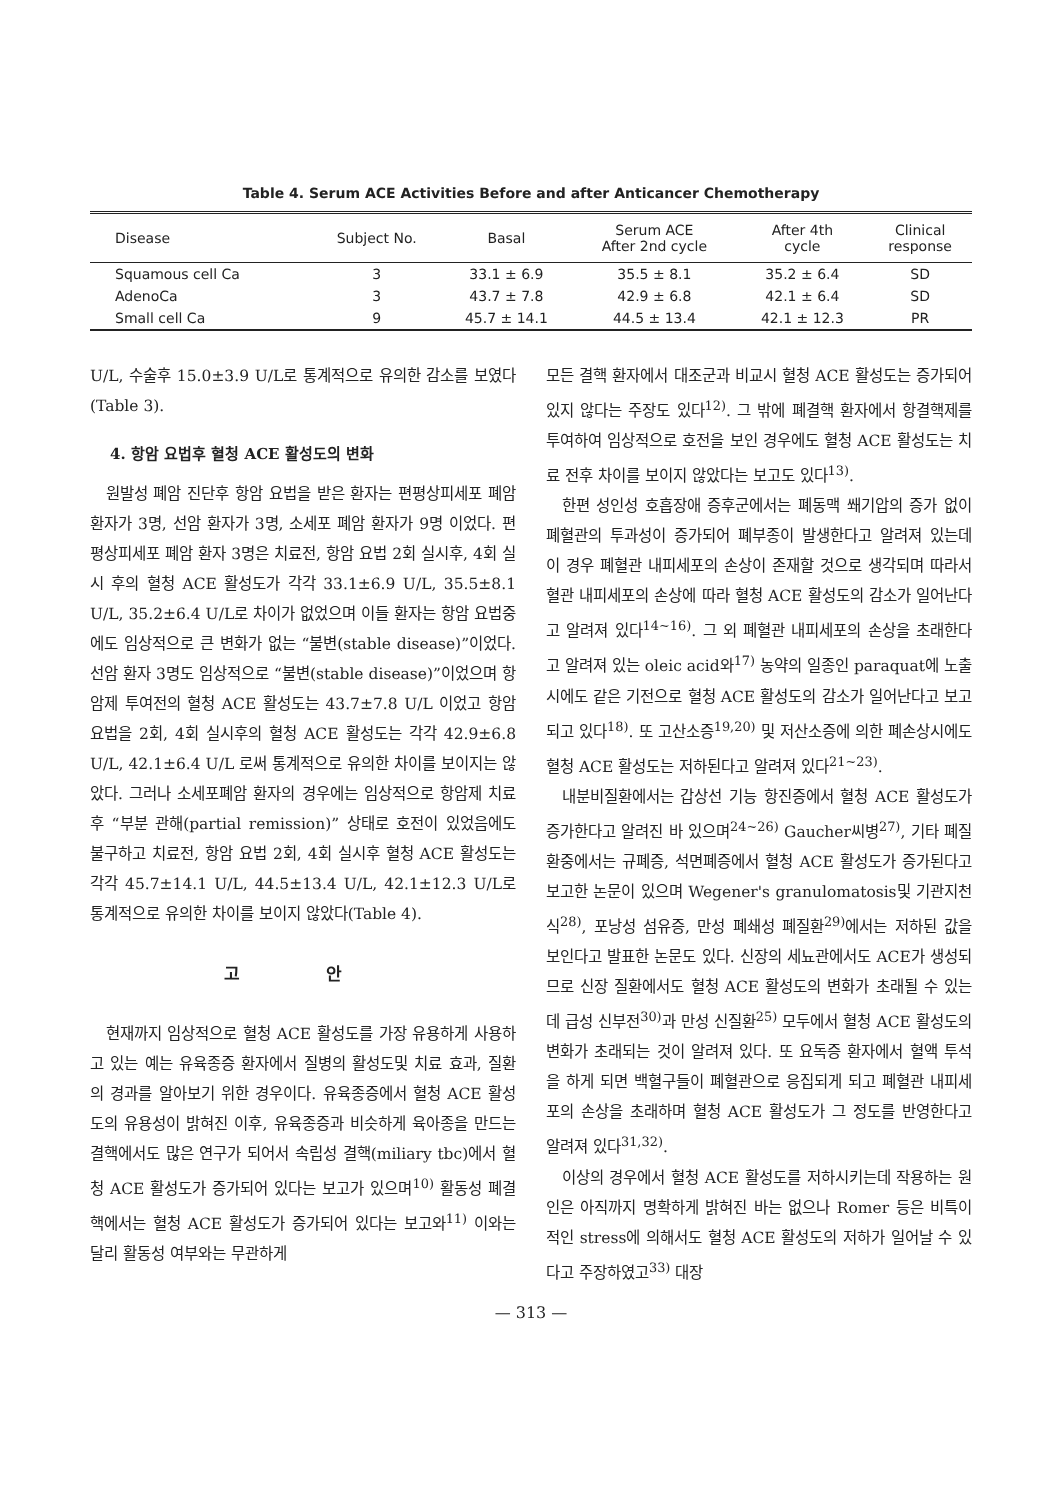Table 4. Serum ACE Activities Before and after Anticancer Chemotherapy
| Disease | Subject No. | Basal | Serum ACE After 2nd cycle | After 4th cycle | Clinical response |
| --- | --- | --- | --- | --- | --- |
| Squamous cell Ca | 3 | 33.1 ± 6.9 | 35.5 ± 8.1 | 35.2 ± 6.4 | SD |
| AdenoCa | 3 | 43.7 ± 7.8 | 42.9 ± 6.8 | 42.1 ± 6.4 | SD |
| Small cell Ca | 9 | 45.7 ± 14.1 | 44.5 ± 13.4 | 42.1 ± 12.3 | PR |
U/L, 수술후 15.0±3.9 U/L로 통계적으로 유의한 감소를 보였다(Table 3).
4. 항암 요법후 혈청 ACE 활성도의 변화
원발성 폐암 진단후 항암 요법을 받은 환자는 편평상피세포 폐암 환자가 3명, 선암 환자가 3명, 소세포 폐암 환자가 9명 이었다. 편평상피세포 폐암 환자 3명은 치료전, 항암 요법 2회 실시후, 4회 실시 후의 혈청 ACE 활성도가 각각 33.1±6.9 U/L, 35.5±8.1 U/L, 35.2±6.4 U/L로 차이가 없었으며 이들 환자는 항암 요법중에도 임상적으로 큰 변화가 없는 “불변(stable disease)”이었다. 선암 환자 3명도 임상적으로 “불변(stable disease)”이었으며 항암제 투여전의 혈청 ACE 활성도는 43.7±7.8 U/L 이었고 항암요법을 2회, 4회 실시후의 혈청 ACE 활성도는 각각 42.9±6.8 U/L, 42.1±6.4 U/L 로써 통계적으로 유의한 차이를 보이지는 않았다. 그러나 소세포폐암 환자의 경우에는 임상적으로 항암제 치료후 “부분 관해(partial remission)” 상태로 호전이 있었음에도 불구하고 치료전, 항암 요법 2회, 4회 실시후 혈청 ACE 활성도는 각각 45.7±14.1 U/L, 44.5±13.4 U/L, 42.1±12.3 U/L로 통계적으로 유의한 차이를 보이지 않았다(Table 4).
고 안
현재까지 임상적으로 혈청 ACE 활성도를 가장 유용하게 사용하고 있는 예는 유육종증 환자에서 질병의 활성도및 치료 효과, 질환의 경과를 알아보기 위한 경우이다. 유육종증에서 혈청 ACE 활성도의 유용성이 밝혀진 이후, 유육종증과 비슷하게 육아종을 만드는 결핵에서도 많은 연구가 되어서 속립성 결핵(miliary tbc)에서 혈청 ACE 활성도가 증가되어 있다는 보고가 있으며<sup>10)</sup> 활동성 폐결핵에서는 혈청 ACE 활성도가 증가되어 있다는 보고와<sup>11)</sup> 이와는 달리 활동성 여부와는 무관하게
모든 결핵 환자에서 대조군과 비교시 혈청 ACE 활성도는 증가되어 있지 않다는 주장도 있다<sup>12)</sup>. 그 밖에 폐결핵 환자에서 항결핵제를 투여하여 임상적으로 호전을 보인 경우에도 혈청 ACE 활성도는 치료 전후 차이를 보이지 않았다는 보고도 있다<sup>13)</sup>.
한편 성인성 호흡장애 증후군에서는 폐동맥 쐐기압의 증가 없이 폐혈관의 투과성이 증가되어 폐부종이 발생한다고 알려져 있는데 이 경우 폐혈관 내피세포의 손상이 존재할 것으로 생각되며 따라서 혈관 내피세포의 손상에 따라 혈청 ACE 활성도의 감소가 일어난다고 알려져 있다<sup>14~16)</sup>. 그 외 폐혈관 내피세포의 손상을 초래한다고 알려져 있는 oleic acid와<sup>17)</sup> 농약의 일종인 paraquat에 노출시에도 같은 기전으로 혈청 ACE 활성도의 감소가 일어난다고 보고되고 있다<sup>18)</sup>. 또 고산소증<sup>19,20)</sup> 및 저산소증에 의한 폐손상시에도 혈청 ACE 활성도는 저하된다고 알려져 있다<sup>21~23)</sup>.
내분비질환에서는 갑상선 기능 항진증에서 혈청 ACE 활성도가 증가한다고 알려진 바 있으며<sup>24~26)</sup> Gaucher씨병<sup>27)</sup>, 기타 폐질환중에서는 규폐증, 석면폐증에서 혈청 ACE 활성도가 증가된다고 보고한 논문이 있으며 Wegener's granulomatosis및 기관지천식<sup>28)</sup>, 포낭성 섬유증, 만성 폐쇄성 폐질환<sup>29)</sup>에서는 저하된 값을 보인다고 발표한 논문도 있다. 신장의 세뇨관에서도 ACE가 생성되므로 신장 질환에서도 혈청 ACE 활성도의 변화가 초래될 수 있는데 급성 신부전<sup>30)</sup>과 만성 신질환<sup>25)</sup> 모두에서 혈청 ACE 활성도의 변화가 초래되는 것이 알려져 있다. 또 요독증 환자에서 혈액 투석을 하게 되면 백혈구들이 폐혈관으로 응집되게 되고 폐혈관 내피세포의 손상을 초래하며 혈청 ACE 활성도가 그 정도를 반영한다고 알려져 있다<sup>31,32)</sup>.
이상의 경우에서 혈청 ACE 활성도를 저하시키는데 작용하는 원인은 아직까지 명확하게 밝혀진 바는 없으나 Romer 등은 비특이적인 stress에 의해서도 혈청 ACE 활성도의 저하가 일어날 수 있다고 주장하였고<sup>33)</sup> 대장
— 313 —